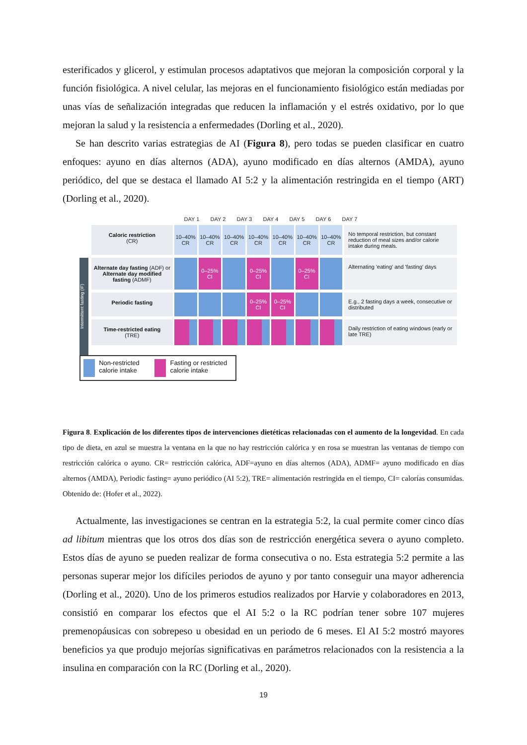esterificados y glicerol, y estimulan procesos adaptativos que mejoran la composición corporal y la función fisiológica. A nivel celular, las mejoras en el funcionamiento fisiológico están mediadas por unas vías de señalización integradas que reducen la inflamación y el estrés oxidativo, por lo que mejoran la salud y la resistencia a enfermedades (Dorling et al., 2020).
Se han descrito varias estrategias de AI (Figura 8), pero todas se pueden clasificar en cuatro enfoques: ayuno en días alternos (ADA), ayuno modificado en días alternos (AMDA), ayuno periódico, del que se destaca el llamado AI 5:2 y la alimentación restringida en el tiempo (ART) (Dorling et al., 2020).
DAY 1 DAY 2 DAY 3 DAY 4 DAY 5 DAY 6 DAY 7
Caloric restriction
(CR)
10–40% CR
10–40% CR
10–40% CR
10–40% CR
10–40% CR
10–40% CR
10–40% CR
No temporal restriction, but constant reduction of meal sizes and/or calorie intake during meals.
Intermittent fasting (IF)
Alternate day fasting (ADF) or Alternate day modified fasting (ADMF)
0–25% CI
0–25% CI
0–25% CI
Alternating 'eating' and 'fasting' days
Periodic fasting
0–25% CI
0–25% CI
E.g., 2 fasting days a week, consecutive or distributed
Time-restricted eating
(TRE)
Daily restriction of eating windows (early or late TRE)
Non-restricted calorie intake Fasting or restricted calorie intake
Figura 8. Explicación de los diferentes tipos de intervenciones dietéticas relacionadas con el aumento de la longevidad. En cada tipo de dieta, en azul se muestra la ventana en la que no hay restricción calórica y en rosa se muestran las ventanas de tiempo con restricción calórica o ayuno. CR= restricción calórica, ADF=ayuno en días alternos (ADA), ADMF= ayuno modificado en días alternos (AMDA), Periodic fasting= ayuno periódico (AI 5:2), TRE= alimentación restringida en el tiempo, CI= calorías consumidas. Obtenido de: (Hofer et al., 2022).
Actualmente, las investigaciones se centran en la estrategia 5:2, la cual permite comer cinco días ad libitum mientras que los otros dos días son de restricción energética severa o ayuno completo. Estos días de ayuno se pueden realizar de forma consecutiva o no. Esta estrategia 5:2 permite a las personas superar mejor los difíciles periodos de ayuno y por tanto conseguir una mayor adherencia (Dorling et al., 2020). Uno de los primeros estudios realizados por Harvie y colaboradores en 2013, consistió en comparar los efectos que el AI 5:2 o la RC podrían tener sobre 107 mujeres premenopáusicas con sobrepeso u obesidad en un periodo de 6 meses. El AI 5:2 mostró mayores beneficios ya que produjo mejorías significativas en parámetros relacionados con la resistencia a la insulina en comparación con la RC (Dorling et al., 2020).
19